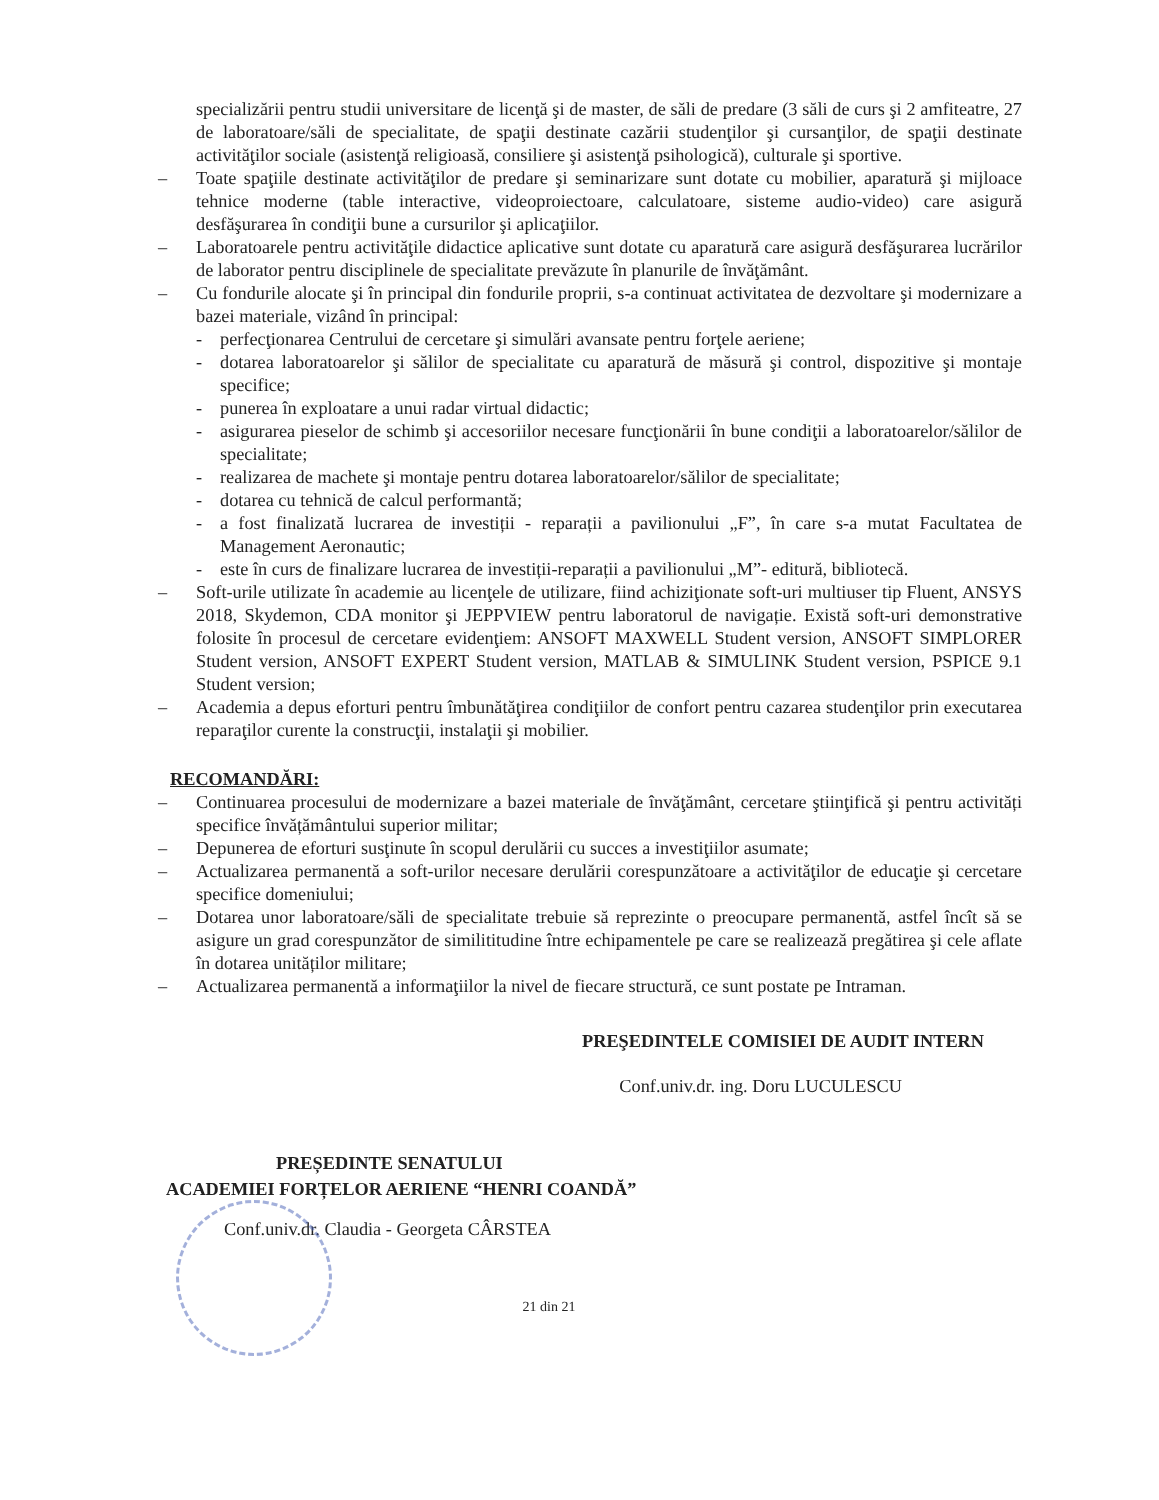specializării pentru studii universitare de licenţă şi de master, de săli de predare (3 săli de curs şi 2 amfiteatre, 27 de laboratoare/săli de specialitate, de spaţii destinate cazării studenţilor şi cursanţilor, de spaţii destinate activităţilor sociale (asistenţă religioasă, consiliere şi asistenţă psihologică), culturale şi sportive.
– Toate spaţiile destinate activităţilor de predare şi seminarizare sunt dotate cu mobilier, aparatură şi mijloace tehnice moderne (table interactive, videoproiectoare, calculatoare, sisteme audio-video) care asigură desfăşurarea în condiţii bune a cursurilor şi aplicaţiilor.
– Laboratoarele pentru activităţile didactice aplicative sunt dotate cu aparatură care asigură desfăşurarea lucrărilor de laborator pentru disciplinele de specialitate prevăzute în planurile de învăţământ.
– Cu fondurile alocate şi în principal din fondurile proprii, s-a continuat activitatea de dezvoltare şi modernizare a bazei materiale, vizând în principal:
- perfecţionarea Centrului de cercetare şi simulări avansate pentru forţele aeriene;
- dotarea laboratoarelor şi sălilor de specialitate cu aparatură de măsură şi control, dispozitive şi montaje specifice;
- punerea în exploatare a unui radar virtual didactic;
- asigurarea pieselor de schimb şi accesoriilor necesare funcţionării în bune condiţii a laboratoarelor/sălilor de specialitate;
- realizarea de machete şi montaje pentru dotarea laboratoarelor/sălilor de specialitate;
- dotarea cu tehnică de calcul performantă;
- a fost finalizată lucrarea de investiții - reparații a pavilionului „F”, în care s-a mutat Facultatea de Management Aeronautic;
- este în curs de finalizare lucrarea de investiții-reparații a pavilionului „M”- editură, bibliotecă.
– Soft-urile utilizate în academie au licenţele de utilizare, fiind achiziţionate soft-uri multiuser tip Fluent, ANSYS 2018, Skydemon, CDA monitor şi JEPPVIEW pentru laboratorul de navigație. Există soft-uri demonstrative folosite în procesul de cercetare evidenţiem: ANSOFT MAXWELL Student version, ANSOFT SIMPLORER Student version, ANSOFT EXPERT Student version, MATLAB & SIMULINK Student version, PSPICE 9.1 Student version;
– Academia a depus eforturi pentru îmbunătăţirea condiţiilor de confort pentru cazarea studenţilor prin executarea reparaţilor curente la construcţii, instalaţii şi mobilier.
RECOMANDĂRI:
– Continuarea procesului de modernizare a bazei materiale de învăţământ, cercetare ştiinţifică şi pentru activități specifice învățământului superior militar;
– Depunerea de eforturi susţinute în scopul derulării cu succes a investiţiilor asumate;
– Actualizarea permanentă a soft-urilor necesare derulării corespunzătoare a activităţilor de educaţie şi cercetare specifice domeniului;
– Dotarea unor laboratoare/săli de specialitate trebuie să reprezinte o preocupare permanentă, astfel încît să se asigure un grad corespunzător de similititudine între echipamentele pe care se realizează pregătirea şi cele aflate în dotarea unităților militare;
– Actualizarea permanentă a informaţiilor la nivel de fiecare structură, ce sunt postate pe Intraman.
PREŞEDINTELE COMISIEI DE AUDIT INTERN
Conf.univ.dr. ing. Doru LUCULESCU
PREȘEDINTE SENATULUI
ACADEMIEI FORȚELOR AERIENE “HENRI COANDĂ”
Conf.univ.dr. Claudia - Georgeta CÂRSTEA
21 din 21